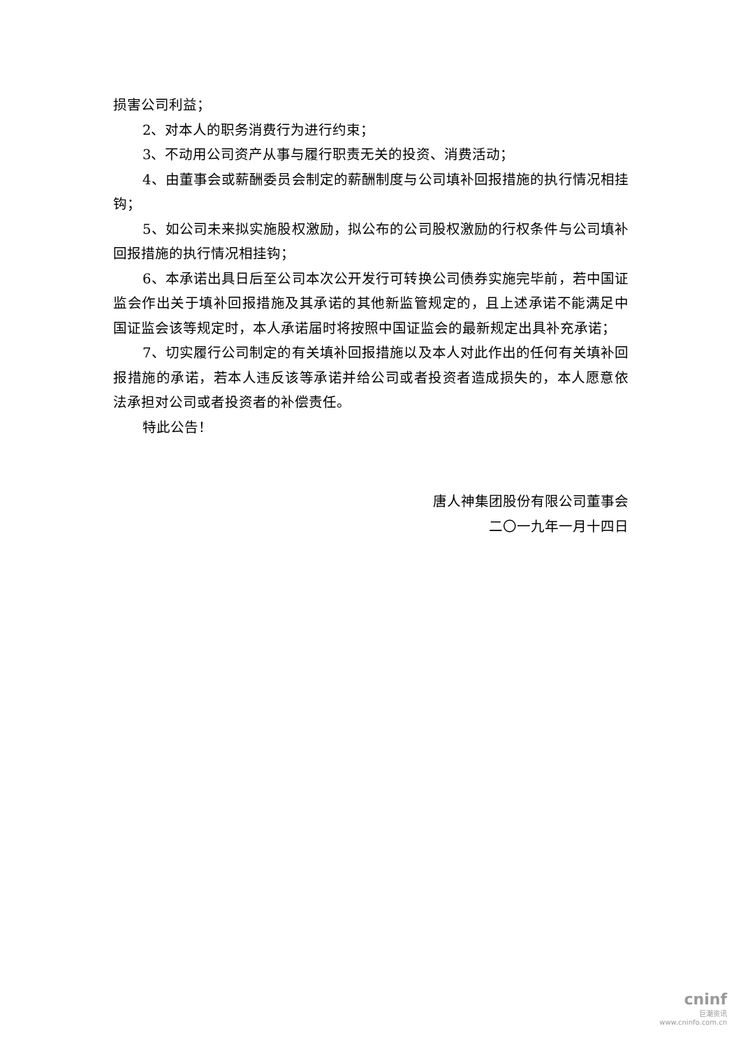损害公司利益；
2、对本人的职务消费行为进行约束；
3、不动用公司资产从事与履行职责无关的投资、消费活动；
4、由董事会或薪酬委员会制定的薪酬制度与公司填补回报措施的执行情况相挂钩；
5、如公司未来拟实施股权激励，拟公布的公司股权激励的行权条件与公司填补回报措施的执行情况相挂钩；
6、本承诺出具日后至公司本次公开发行可转换公司债券实施完毕前，若中国证监会作出关于填补回报措施及其承诺的其他新监管规定的，且上述承诺不能满足中国证监会该等规定时，本人承诺届时将按照中国证监会的最新规定出具补充承诺；
7、切实履行公司制定的有关填补回报措施以及本人对此作出的任何有关填补回报措施的承诺，若本人违反该等承诺并给公司或者投资者造成损失的，本人愿意依法承担对公司或者投资者的补偿责任。
特此公告！
唐人神集团股份有限公司董事会
二〇一九年一月十四日
cninf
巨潮资讯
www.cninfo.com.cn